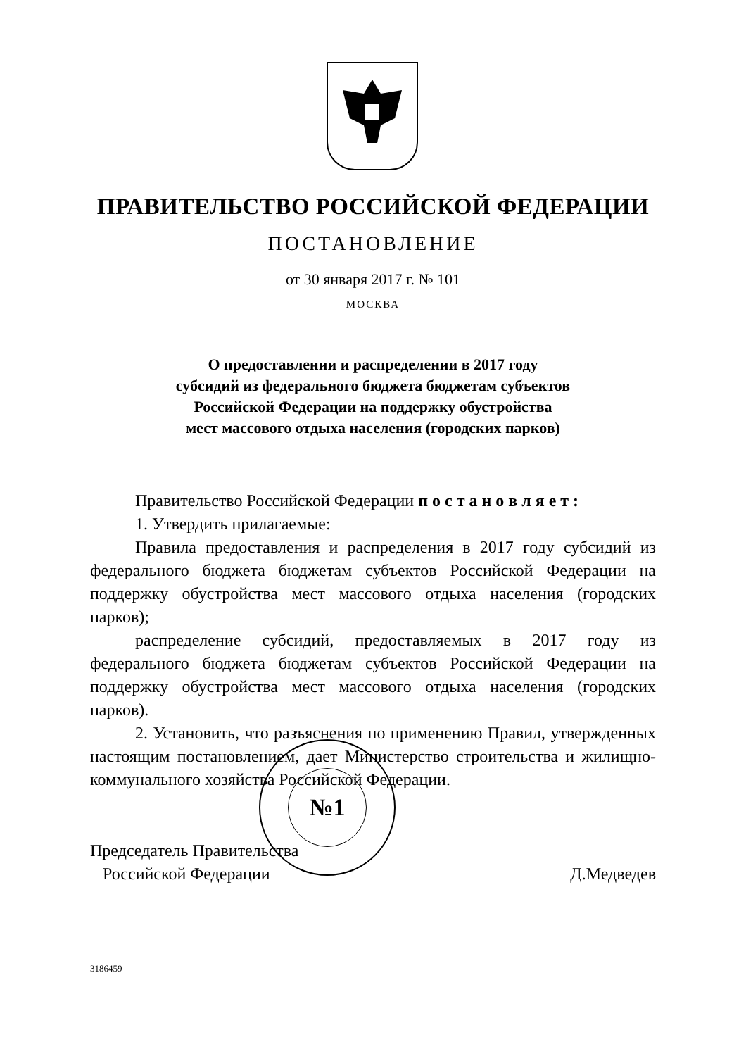ПРАВИТЕЛЬСТВО РОССИЙСКОЙ ФЕДЕРАЦИИ
ПОСТАНОВЛЕНИЕ
от 30 января 2017 г. № 101
МОСКВА
О предоставлении и распределении в 2017 году
субсидий из федерального бюджета бюджетам субъектов
Российской Федерации на поддержку обустройства
мест массового отдыха населения (городских парков)
Правительство Российской Федерации п о с т а н о в л я е т :
1. Утвердить прилагаемые:
Правила предоставления и распределения в 2017 году субсидий из федерального бюджета бюджетам субъектов Российской Федерации на поддержку обустройства мест массового отдыха населения (городских парков);
распределение субсидий, предоставляемых в 2017 году из федерального бюджета бюджетам субъектов Российской Федерации на поддержку обустройства мест массового отдыха населения (городских парков).
2. Установить, что разъяснения по применению Правил, утвержденных настоящим постановлением, дает Министерство строительства и жилищно-коммунального хозяйства Российской Федерации.
Председатель Правительства
Российской Федерации
Д.Медведев
№1
3186459